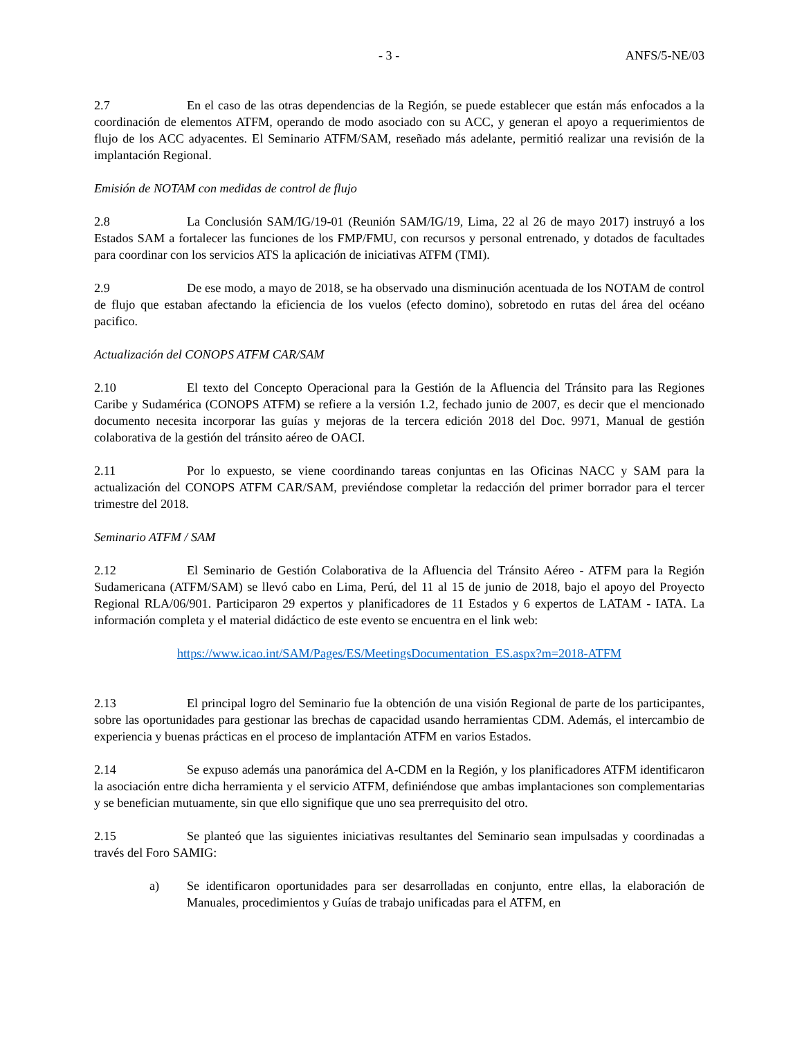- 3 - ANFS/5-NE/03
2.7 En el caso de las otras dependencias de la Región, se puede establecer que están más enfocados a la coordinación de elementos ATFM, operando de modo asociado con su ACC, y generan el apoyo a requerimientos de flujo de los ACC adyacentes. El Seminario ATFM/SAM, reseñado más adelante, permitió realizar una revisión de la implantación Regional.
Emisión de NOTAM con medidas de control de flujo
2.8 La Conclusión SAM/IG/19-01 (Reunión SAM/IG/19, Lima, 22 al 26 de mayo 2017) instruyó a los Estados SAM a fortalecer las funciones de los FMP/FMU, con recursos y personal entrenado, y dotados de facultades para coordinar con los servicios ATS la aplicación de iniciativas ATFM (TMI).
2.9 De ese modo, a mayo de 2018, se ha observado una disminución acentuada de los NOTAM de control de flujo que estaban afectando la eficiencia de los vuelos (efecto domino), sobretodo en rutas del área del océano pacifico.
Actualización del CONOPS ATFM CAR/SAM
2.10 El texto del Concepto Operacional para la Gestión de la Afluencia del Tránsito para las Regiones Caribe y Sudamérica (CONOPS ATFM) se refiere a la versión 1.2, fechado junio de 2007, es decir que el mencionado documento necesita incorporar las guías y mejoras de la tercera edición 2018 del Doc. 9971, Manual de gestión colaborativa de la gestión del tránsito aéreo de OACI.
2.11 Por lo expuesto, se viene coordinando tareas conjuntas en las Oficinas NACC y SAM para la actualización del CONOPS ATFM CAR/SAM, previéndose completar la redacción del primer borrador para el tercer trimestre del 2018.
Seminario ATFM / SAM
2.12 El Seminario de Gestión Colaborativa de la Afluencia del Tránsito Aéreo - ATFM para la Región Sudamericana (ATFM/SAM) se llevó cabo en Lima, Perú, del 11 al 15 de junio de 2018, bajo el apoyo del Proyecto Regional RLA/06/901. Participaron 29 expertos y planificadores de 11 Estados y 6 expertos de LATAM - IATA. La información completa y el material didáctico de este evento se encuentra en el link web:
https://www.icao.int/SAM/Pages/ES/MeetingsDocumentation_ES.aspx?m=2018-ATFM
2.13 El principal logro del Seminario fue la obtención de una visión Regional de parte de los participantes, sobre las oportunidades para gestionar las brechas de capacidad usando herramientas CDM. Además, el intercambio de experiencia y buenas prácticas en el proceso de implantación ATFM en varios Estados.
2.14 Se expuso además una panorámica del A-CDM en la Región, y los planificadores ATFM identificaron la asociación entre dicha herramienta y el servicio ATFM, definiéndose que ambas implantaciones son complementarias y se benefician mutuamente, sin que ello signifique que uno sea prerrequisito del otro.
2.15 Se planteó que las siguientes iniciativas resultantes del Seminario sean impulsadas y coordinadas a través del Foro SAMIG:
a) Se identificaron oportunidades para ser desarrolladas en conjunto, entre ellas, la elaboración de Manuales, procedimientos y Guías de trabajo unificadas para el ATFM, en